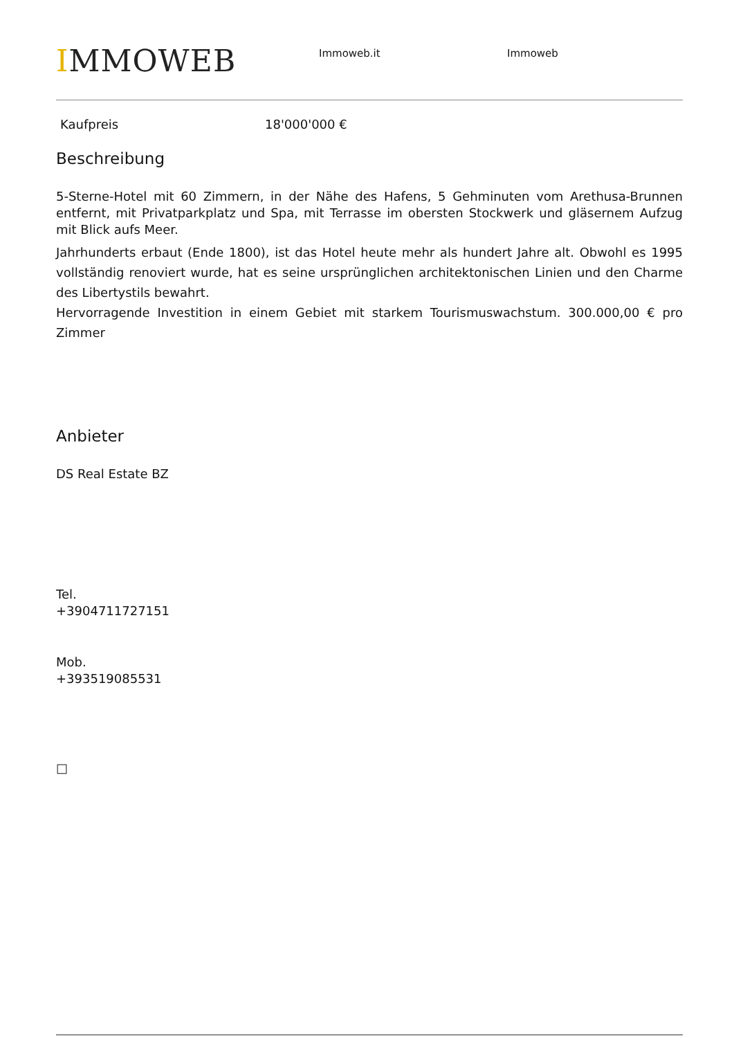IMMOWEB
Immoweb.it Immoweb
Kaufpreis 18'000'000 €
Beschreibung
5-Sterne-Hotel mit 60 Zimmern, in der Nähe des Hafens, 5 Gehminuten vom Arethusa-Brunnen entfernt, mit Privatparkplatz und Spa, mit Terrasse im obersten Stockwerk und gläsernem Aufzug mit Blick aufs Meer.
Jahrhunderts erbaut (Ende 1800), ist das Hotel heute mehr als hundert Jahre alt. Obwohl es 1995 vollständig renoviert wurde, hat es seine ursprünglichen architektonischen Linien und den Charme des Libertystils bewahrt.
Hervorragende Investition in einem Gebiet mit starkem Tourismuswachstum. 300.000,00 € pro Zimmer
Anbieter
DS Real Estate BZ
Tel.
+3904711727151
Mob.
+393519085531
□